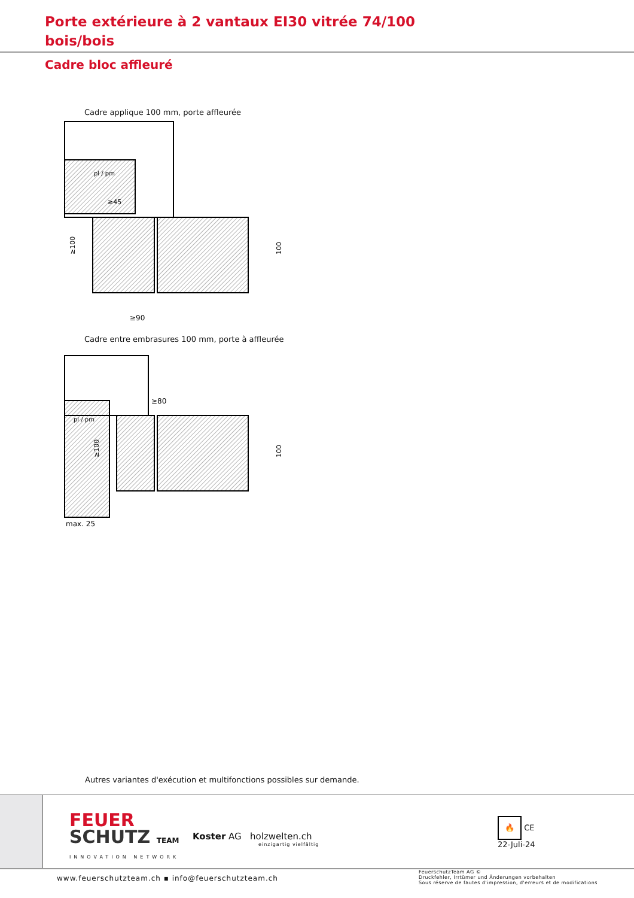Porte extérieure à 2 vantaux EI30 vitrée 74/100
bois/bois
Cadre bloc affleuré
Cadre applique 100 mm, porte affleurée
pl / pm
≥45
≥90
≥100
100
Cadre entre embrasures 100 mm, porte à affleurée
pl / pm
≥80
max. 25
100
≥100
Autres variantes d'exécution et multifonctions possibles sur demande.
FEUER
SCHUTZ TEAM
INNOVATION NETWORK
Koster AG holzwelten.ch
einzigartig vielfältig
🔥 CE
22-Juli-24
www.feuerschutzteam.ch ▪ info@feuerschutzteam.ch
FeuerschutzTeam AG ©
Druckfehler, Irrtümer und Änderungen vorbehalten
Sous réserve de fautes d'impression, d'erreurs et de modifications